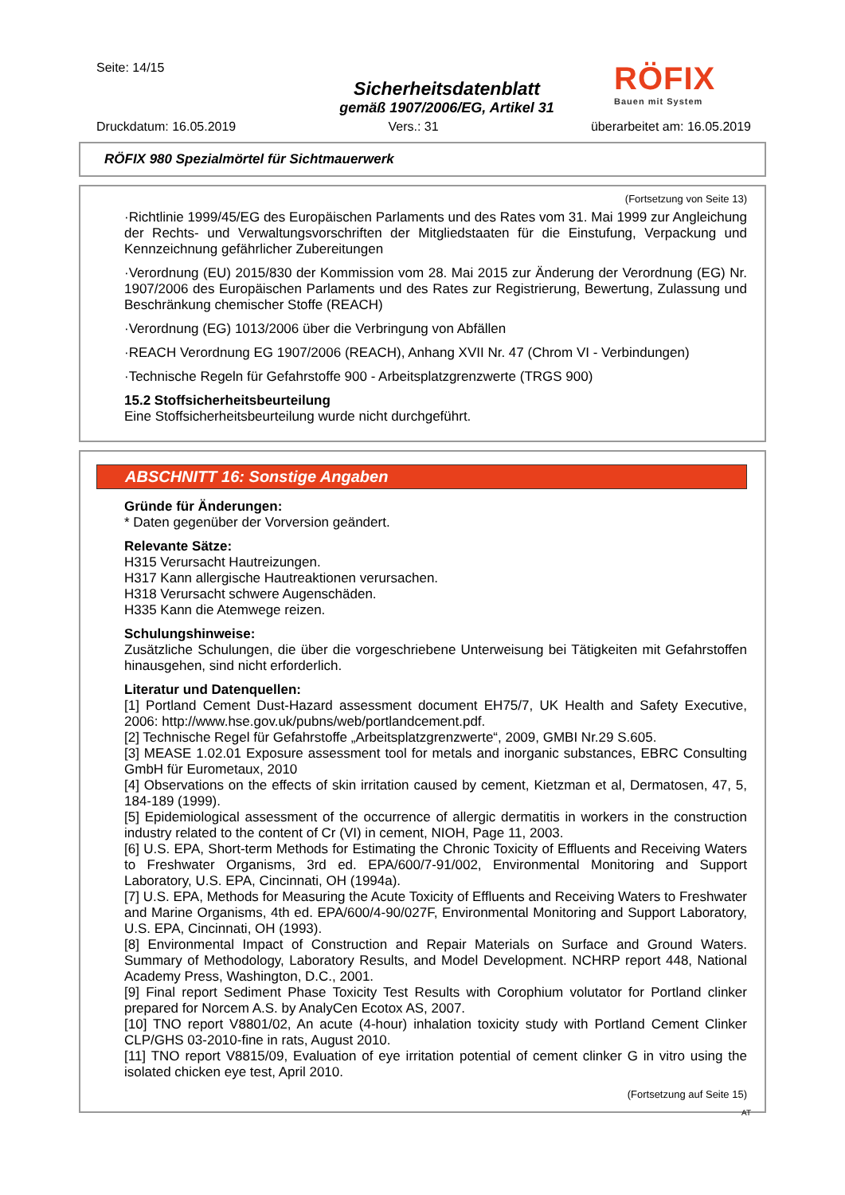Seite: 14/15
Sicherheitsdatenblatt
gemäß 1907/2006/EG, Artikel 31
RÖFIX
Bauen mit System
Druckdatum: 16.05.2019 Vers.: 31 überarbeitet am: 16.05.2019
RÖFIX 980 Spezialmörtel für Sichtmauerwerk
(Fortsetzung von Seite 13)
·Richtlinie 1999/45/EG des Europäischen Parlaments und des Rates vom 31. Mai 1999 zur Angleichung der Rechts- und Verwaltungsvorschriften der Mitgliedstaaten für die Einstufung, Verpackung und Kennzeichnung gefährlicher Zubereitungen
·Verordnung (EU) 2015/830 der Kommission vom 28. Mai 2015 zur Änderung der Verordnung (EG) Nr. 1907/2006 des Europäischen Parlaments und des Rates zur Registrierung, Bewertung, Zulassung und Beschränkung chemischer Stoffe (REACH)
·Verordnung (EG) 1013/2006 über die Verbringung von Abfällen
·REACH Verordnung EG 1907/2006 (REACH), Anhang XVII Nr. 47 (Chrom VI - Verbindungen)
·Technische Regeln für Gefahrstoffe 900 - Arbeitsplatzgrenzwerte (TRGS 900)
15.2 Stoffsicherheitsbeurteilung
Eine Stoffsicherheitsbeurteilung wurde nicht durchgeführt.
ABSCHNITT 16: Sonstige Angaben
Gründe für Änderungen:
* Daten gegenüber der Vorversion geändert.
Relevante Sätze:
H315 Verursacht Hautreizungen.
H317 Kann allergische Hautreaktionen verursachen.
H318 Verursacht schwere Augenschäden.
H335 Kann die Atemwege reizen.
Schulungshinweise:
Zusätzliche Schulungen, die über die vorgeschriebene Unterweisung bei Tätigkeiten mit Gefahrstoffen hinausgehen, sind nicht erforderlich.
Literatur und Datenquellen:
[1] Portland Cement Dust-Hazard assessment document EH75/7, UK Health and Safety Executive, 2006: http://www.hse.gov.uk/pubns/web/portlandcement.pdf.
[2] Technische Regel für Gefahrstoffe „Arbeitsplatzgrenzwerte“, 2009, GMBI Nr.29 S.605.
[3] MEASE 1.02.01 Exposure assessment tool for metals and inorganic substances, EBRC Consulting GmbH für Eurometaux, 2010
[4] Observations on the effects of skin irritation caused by cement, Kietzman et al, Dermatosen, 47, 5, 184-189 (1999).
[5] Epidemiological assessment of the occurrence of allergic dermatitis in workers in the construction industry related to the content of Cr (VI) in cement, NIOH, Page 11, 2003.
[6] U.S. EPA, Short-term Methods for Estimating the Chronic Toxicity of Effluents and Receiving Waters to Freshwater Organisms, 3rd ed. EPA/600/7-91/002, Environmental Monitoring and Support Laboratory, U.S. EPA, Cincinnati, OH (1994a).
[7] U.S. EPA, Methods for Measuring the Acute Toxicity of Effluents and Receiving Waters to Freshwater and Marine Organisms, 4th ed. EPA/600/4-90/027F, Environmental Monitoring and Support Laboratory, U.S. EPA, Cincinnati, OH (1993).
[8] Environmental Impact of Construction and Repair Materials on Surface and Ground Waters. Summary of Methodology, Laboratory Results, and Model Development. NCHRP report 448, National Academy Press, Washington, D.C., 2001.
[9] Final report Sediment Phase Toxicity Test Results with Corophium volutator for Portland clinker prepared for Norcem A.S. by AnalyCen Ecotox AS, 2007.
[10] TNO report V8801/02, An acute (4-hour) inhalation toxicity study with Portland Cement Clinker CLP/GHS 03-2010-fine in rats, August 2010.
[11] TNO report V8815/09, Evaluation of eye irritation potential of cement clinker G in vitro using the isolated chicken eye test, April 2010.
(Fortsetzung auf Seite 15)
AT